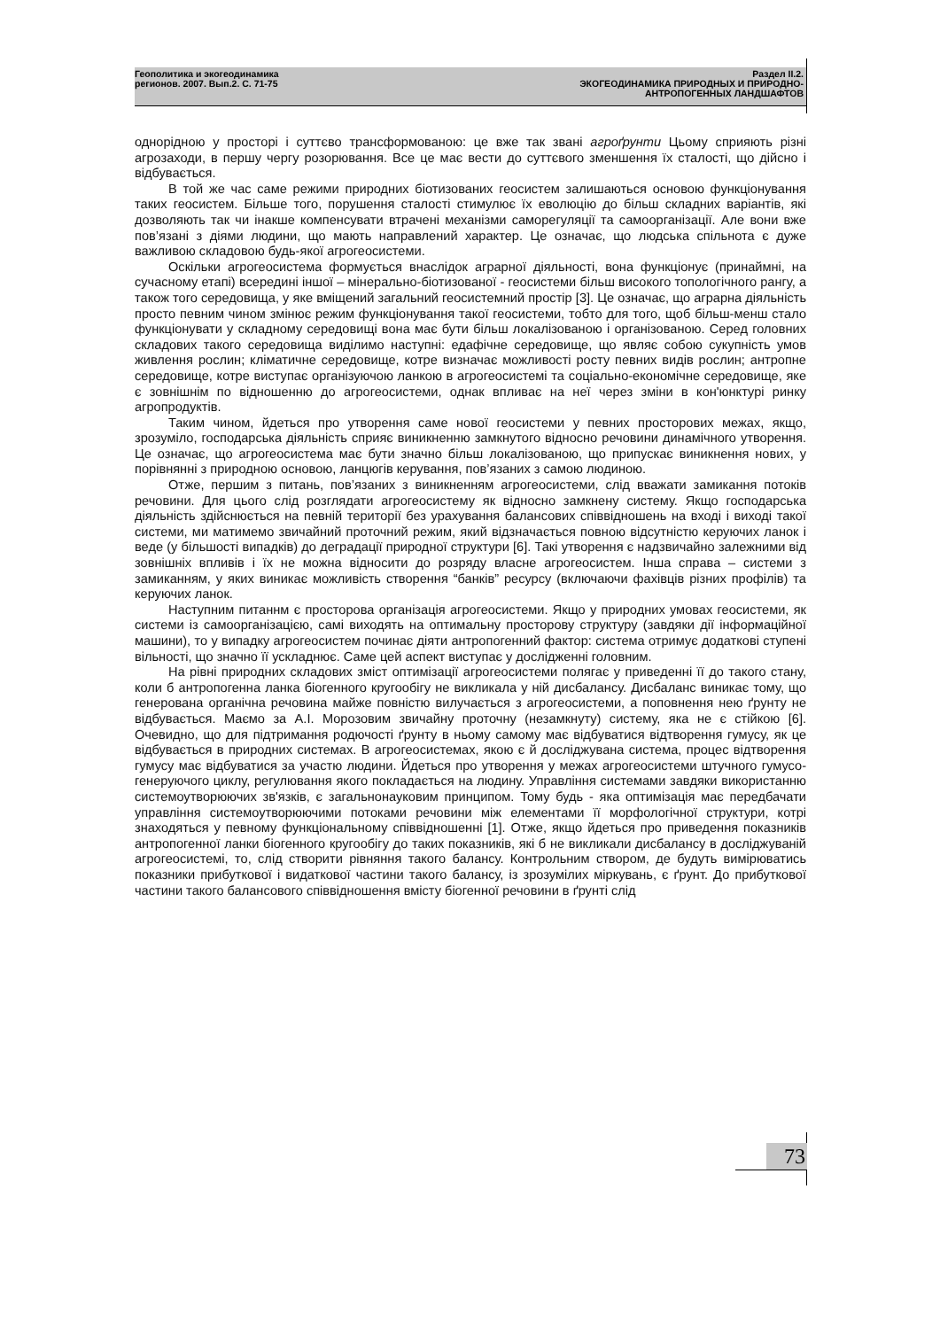Геополитика и экогеодинамика
регионов. 2007. Вып.2. С. 71-75
Раздел II.2.
ЭКОГЕОДИНАМИКА ПРИРОДНЫХ И ПРИРОДНО-
АНТРОПОГЕННЫХ ЛАНДШАФТОВ
однорідною у просторі і суттєво трансформованою: це вже так звані агроґрунти Цьому сприяють різні агрозаходи, в першу чергу розорювання. Все це має вести до суттєвого зменшення їх сталості, що дійсно і відбувається.
В той же час саме режими природних біотизованих геосистем залишаються основою функціонування таких геосистем. Більше того, порушення сталості стимулює їх еволюцію до більш складних варіантів, які дозволяють так чи інакше компенсувати втрачені механізми саморегуляції та самоорганізації. Але вони вже пов’язані з діями людини, що мають направлений характер. Це означає, що людська спільнота є дуже важливою складовою будь-якої агрогеосистеми.
Оскільки агрогеосистема формується внаслідок аграрної діяльності, вона функціонує (принаймні, на сучасному етапі) всередині іншої – мінерально-біотизованої - геосистеми більш високого топологічного рангу, а також того середовища, у яке вміщений загальний геосистемний простір [3]. Це означає, що аграрна діяльність просто певним чином змінює режим функціонування такої геосистеми, тобто для того, щоб більш-менш стало функціонувати у складному середовищі вона має бути більш локалізованою і організованою. Серед головних складових такого середовища виділимо наступні: едафічне середовище, що являє собою сукупність умов живлення рослин; кліматичне середовище, котре визначає можливості росту певних видів рослин; антропне середовище, котре виступає організуючою ланкою в агрогеосистемі та соціально-економічне середовище, яке є зовнішнім по відношенню до агрогеосистеми, однак впливає на неї через зміни в кон'юнктурі ринку агропродуктів.
Таким чином, йдеться про утворення саме нової геосистеми у певних просторових межах, якщо, зрозуміло, господарська діяльність сприяє виникненню замкнутого відносно речовини динамічного утворення. Це означає, що агрогеосистема має бути значно більш локалізованою, що припускає виникнення нових, у порівнянні з природною основою, ланцюгів керування, пов’язаних з самою людиною.
Отже, першим з питань, пов’язаних з виникненням агрогеосистеми, слід вважати замикання потоків речовини. Для цього слід розглядати агрогеосистему як відносно замкнену систему. Якщо господарська діяльність здійснюється на певній території без урахування балансових співвідношень на вході і виході такої системи, ми матимемо звичайний проточний режим, який відзначається повною відсутністю керуючих ланок і веде (у більшості випадків) до деградації природної структури [6]. Такі утворення є надзвичайно залежними від зовнішніх впливів і їх не можна відносити до розряду власне агрогеосистем. Інша справа – системи з замиканням, у яких виникає можливість створення “банків” ресурсу (включаючи фахівців різних профілів) та керуючих ланок.
Наступним питаннм є просторова організація агрогеосистеми. Якщо у природних умовах геосистеми, як системи із самоорганізацією, самі виходять на оптимальну просторову структуру (завдяки дії інформаційної машини), то у випадку агрогеосистем починає діяти антропогенний фактор: система отримує додаткові ступені вільності, що значно її ускладнює. Саме цей аспект виступає у дослідженні головним.
На рівні природних складових зміст оптимізації агрогеосистеми полягає у приведенні її до такого стану, коли б антропогенна ланка біогенного кругообігу не викликала у ній дисбалансу. Дисбаланс виникає тому, що генерована органічна речовина майже повністю вилучається з агрогеосистеми, а поповнення нею ґрунту не відбувається. Маємо за А.І. Морозовим звичайну проточну (незамкнуту) систему, яка не є стійкою [6]. Очевидно, що для підтримання родючості ґрунту в ньому самому має відбуватися відтворення гумусу, як це відбувається в природних системах. В агрогеосистемах, якою є й досліджувана система, процес відтворення гумусу має відбуватися за участю людини. Йдеться про утворення у межах агрогеосистеми штучного гумусо-генеруючого циклу, регулювання якого покладається на людину. Управління системами завдяки використанню системоутворюючих зв'язків, є загальнонауковим принципом. Тому будь - яка оптимізація має передбачати управління системоутворюючими потоками речовини між елементами її морфологічної структури, котрі знаходяться у певному функціональному співвідношенні [1]. Отже, якщо йдеться про приведення показників антропогенної ланки біогенного кругообігу до таких показників, які б не викликали дисбалансу в досліджуваній агрогеосистемі, то, слід створити рівняння такого балансу. Контрольним створом, де будуть вимірюватись показники прибуткової і видаткової частини такого балансу, із зрозумілих міркувань, є ґрунт. До прибуткової частини такого балансового співвідношення вмісту біогенної речовини в ґрунті слід
73